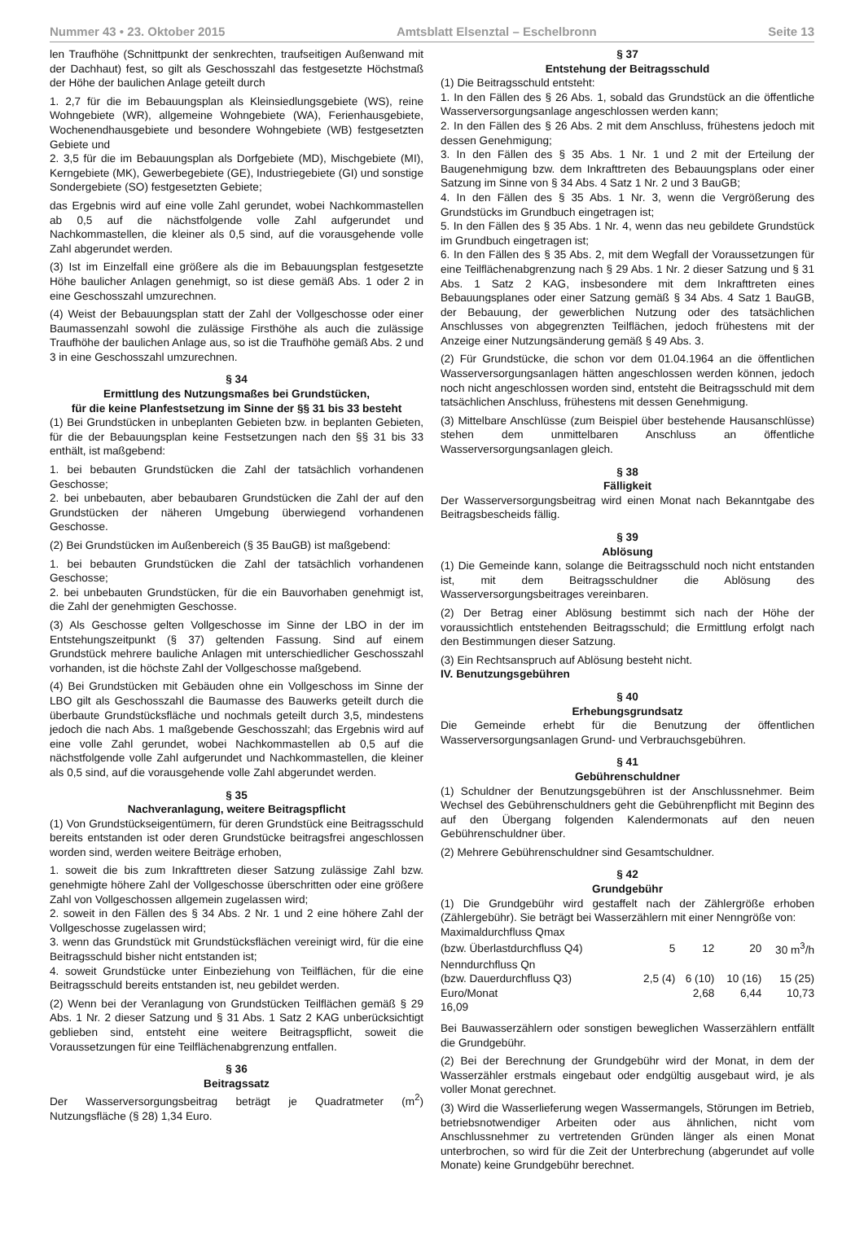Nummer 43 • 23. Oktober 2015 Amtsblatt Elsenztal – Eschelbronn Seite 13
len Traufhöhe (Schnittpunkt der senkrechten, traufseitigen Außenwand mit der Dachhaut) fest, so gilt als Geschosszahl das festgesetzte Höchstmaß der Höhe der baulichen Anlage geteilt durch
1. 2,7 für die im Bebauungsplan als Kleinsiedlungsgebiete (WS), reine Wohngebiete (WR), allgemeine Wohngebiete (WA), Ferienhausgebiete, Wochenendhausgebiete und besondere Wohngebiete (WB) festgesetzten Gebiete und
2. 3,5 für die im Bebauungsplan als Dorfgebiete (MD), Mischgebiete (MI), Kerngebiete (MK), Gewerbegebiete (GE), Industriegebiete (GI) und sonstige Sondergebiete (SO) festgesetzten Gebiete;
das Ergebnis wird auf eine volle Zahl gerundet, wobei Nachkommastellen ab 0,5 auf die nächstfolgende volle Zahl aufgerundet und Nachkommastellen, die kleiner als 0,5 sind, auf die vorausgehende volle Zahl abgerundet werden.
(3) Ist im Einzelfall eine größere als die im Bebauungsplan festgesetzte Höhe baulicher Anlagen genehmigt, so ist diese gemäß Abs. 1 oder 2 in eine Geschosszahl umzurechnen.
(4) Weist der Bebauungsplan statt der Zahl der Vollgeschosse oder einer Baumassenzahl sowohl die zulässige Firsthöhe als auch die zulässige Traufhöhe der baulichen Anlage aus, so ist die Traufhöhe gemäß Abs. 2 und 3 in eine Geschosszahl umzurechnen.
§ 34
Ermittlung des Nutzungsmaßes bei Grundstücken,
für die keine Planfestsetzung im Sinne der §§ 31 bis 33 besteht
(1) Bei Grundstücken in unbeplanten Gebieten bzw. in beplanten Gebieten, für die der Bebauungsplan keine Festsetzungen nach den §§ 31 bis 33 enthält, ist maßgebend:
1. bei bebauten Grundstücken die Zahl der tatsächlich vorhandenen Geschosse;
2. bei unbebauten, aber bebaubaren Grundstücken die Zahl der auf den Grundstücken der näheren Umgebung überwiegend vorhandenen Geschosse.
(2) Bei Grundstücken im Außenbereich (§ 35 BauGB) ist maßgebend:
1. bei bebauten Grundstücken die Zahl der tatsächlich vorhandenen Geschosse;
2. bei unbebauten Grundstücken, für die ein Bauvorhaben genehmigt ist, die Zahl der genehmigten Geschosse.
(3) Als Geschosse gelten Vollgeschosse im Sinne der LBO in der im Entstehungszeitpunkt (§ 37) geltenden Fassung. Sind auf einem Grundstück mehrere bauliche Anlagen mit unterschiedlicher Geschosszahl vorhanden, ist die höchste Zahl der Vollgeschosse maßgebend.
(4) Bei Grundstücken mit Gebäuden ohne ein Vollgeschoss im Sinne der LBO gilt als Geschosszahl die Baumasse des Bauwerks geteilt durch die überbaute Grundstücksfläche und nochmals geteilt durch 3,5, mindestens jedoch die nach Abs. 1 maßgebende Geschosszahl; das Ergebnis wird auf eine volle Zahl gerundet, wobei Nachkommastellen ab 0,5 auf die nächstfolgende volle Zahl aufgerundet und Nachkommastellen, die kleiner als 0,5 sind, auf die vorausgehende volle Zahl abgerundet werden.
§ 35
Nachveranlagung, weitere Beitragspflicht
(1) Von Grundstückseigentümern, für deren Grundstück eine Beitragsschuld bereits entstanden ist oder deren Grundstücke beitragsfrei angeschlossen worden sind, werden weitere Beiträge erhoben,
1. soweit die bis zum Inkrafttreten dieser Satzung zulässige Zahl bzw. genehmigte höhere Zahl der Vollgeschosse überschritten oder eine größere Zahl von Vollgeschossen allgemein zugelassen wird;
2. soweit in den Fällen des § 34 Abs. 2 Nr. 1 und 2 eine höhere Zahl der Vollgeschosse zugelassen wird;
3. wenn das Grundstück mit Grundstücksflächen vereinigt wird, für die eine Beitragsschuld bisher nicht entstanden ist;
4. soweit Grundstücke unter Einbeziehung von Teilflächen, für die eine Beitragsschuld bereits entstanden ist, neu gebildet werden.
(2) Wenn bei der Veranlagung von Grundstücken Teilflächen gemäß § 29 Abs. 1 Nr. 2 dieser Satzung und § 31 Abs. 1 Satz 2 KAG unberücksichtigt geblieben sind, entsteht eine weitere Beitragspflicht, soweit die Voraussetzungen für eine Teilflächenabgrenzung entfallen.
§ 36
Beitragssatz
Der Wasserversorgungsbeitrag beträgt je Quadratmeter (m<sup>2</sup>) Nutzungsfläche (§ 28) 1,34 Euro.
§ 37
Entstehung der Beitragsschuld
(1) Die Beitragsschuld entsteht:
1. In den Fällen des § 26 Abs. 1, sobald das Grundstück an die öffentliche Wasserversorgungsanlage angeschlossen werden kann;
2. In den Fällen des § 26 Abs. 2 mit dem Anschluss, frühestens jedoch mit dessen Genehmigung;
3. In den Fällen des § 35 Abs. 1 Nr. 1 und 2 mit der Erteilung der Baugenehmigung bzw. dem Inkrafttreten des Bebauungsplans oder einer Satzung im Sinne von § 34 Abs. 4 Satz 1 Nr. 2 und 3 BauGB;
4. In den Fällen des § 35 Abs. 1 Nr. 3, wenn die Vergrößerung des Grundstücks im Grundbuch eingetragen ist;
5. In den Fällen des § 35 Abs. 1 Nr. 4, wenn das neu gebildete Grundstück im Grundbuch eingetragen ist;
6. In den Fällen des § 35 Abs. 2, mit dem Wegfall der Voraussetzungen für eine Teilflächenabgrenzung nach § 29 Abs. 1 Nr. 2 dieser Satzung und § 31 Abs. 1 Satz 2 KAG, insbesondere mit dem Inkrafttreten eines Bebauungsplanes oder einer Satzung gemäß § 34 Abs. 4 Satz 1 BauGB, der Bebauung, der gewerblichen Nutzung oder des tatsächlichen Anschlusses von abgegrenzten Teilflächen, jedoch frühestens mit der Anzeige einer Nutzungsänderung gemäß § 49 Abs. 3.
(2) Für Grundstücke, die schon vor dem 01.04.1964 an die öffentlichen Wasserversorgungsanlagen hätten angeschlossen werden können, jedoch noch nicht angeschlossen worden sind, entsteht die Beitragsschuld mit dem tatsächlichen Anschluss, frühestens mit dessen Genehmigung.
(3) Mittelbare Anschlüsse (zum Beispiel über bestehende Hausanschlüsse) stehen dem unmittelbaren Anschluss an öffentliche Wasserversorgungsanlagen gleich.
§ 38
Fälligkeit
Der Wasserversorgungsbeitrag wird einen Monat nach Bekanntgabe des Beitragsbescheids fällig.
§ 39
Ablösung
(1) Die Gemeinde kann, solange die Beitragsschuld noch nicht entstanden ist, mit dem Beitragsschuldner die Ablösung des Wasserversorgungsbeitrages vereinbaren.
(2) Der Betrag einer Ablösung bestimmt sich nach der Höhe der voraussichtlich entstehenden Beitragsschuld; die Ermittlung erfolgt nach den Bestimmungen dieser Satzung.
(3) Ein Rechtsanspruch auf Ablösung besteht nicht.
IV. Benutzungsgebühren
§ 40
Erhebungsgrundsatz
Die Gemeinde erhebt für die Benutzung der öffentlichen Wasserversorgungsanlagen Grund- und Verbrauchsgebühren.
§ 41
Gebührenschuldner
(1) Schuldner der Benutzungsgebühren ist der Anschlussnehmer. Beim Wechsel des Gebührenschuldners geht die Gebührenpflicht mit Beginn des auf den Übergang folgenden Kalendermonats auf den neuen Gebührenschuldner über.
(2) Mehrere Gebührenschuldner sind Gesamtschuldner.
§ 42
Grundgebühr
(1) Die Grundgebühr wird gestaffelt nach der Zählergröße erhoben (Zählergebühr). Sie beträgt bei Wasserzählern mit einer Nenngröße von:
| Maximaldurchfluss Qmax | | | | |
| (bzw. Überlastdurchfluss Q4) | 5 | 12 | 20 | 30 m<sup>3</sup>/h |
| Nenndurchfluss Qn | | | | |
| (bzw. Dauerdurchfluss Q3) | 2,5 (4) | 6 (10) | 10 (16) | 15 (25) |
| Euro/Monat | | 2,68 | 6,44 | 10,73 |
| 16,09 | | | | |
Bei Bauwasserzählern oder sonstigen beweglichen Wasserzählern entfällt die Grundgebühr.
(2) Bei der Berechnung der Grundgebühr wird der Monat, in dem der Wasserzähler erstmals eingebaut oder endgültig ausgebaut wird, je als voller Monat gerechnet.
(3) Wird die Wasserlieferung wegen Wassermangels, Störungen im Betrieb, betriebsnotwendiger Arbeiten oder aus ähnlichen, nicht vom Anschlussnehmer zu vertretenden Gründen länger als einen Monat unterbrochen, so wird für die Zeit der Unterbrechung (abgerundet auf volle Monate) keine Grundgebühr berechnet.